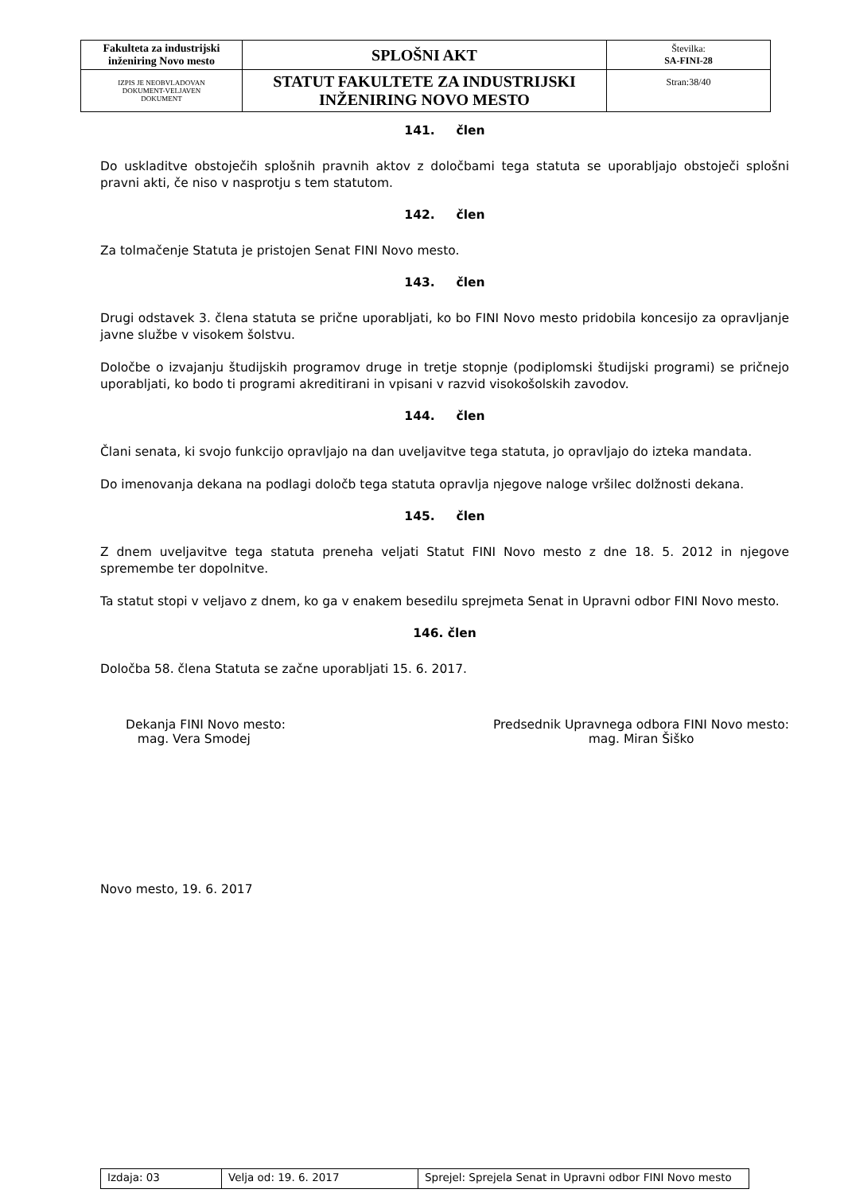| Fakulteta za industrijski inženiring Novo mesto | SPLOŠNI AKT | Številka: SA-FINI-28 |
| IZPIS JE NEOBVLADOVAN DOKUMENT-VELJAVEN DOKUMENT | STATUT FAKULTETE ZA INDUSTRIJSKI INŽENIRING NOVO MESTO | Stran:38/40 |
141. člen
Do uskladitve obstoječih splošnih pravnih aktov z določbami tega statuta se uporabljajo obstoječi splošni pravni akti, če niso v nasprotju s tem statutom.
142. člen
Za tolmačenje Statuta je pristojen Senat FINI Novo mesto.
143. člen
Drugi odstavek 3. člena statuta se prične uporabljati, ko bo FINI Novo mesto pridobila koncesijo za opravljanje javne službe v visokem šolstvu.
Določbe o izvajanju študijskih programov druge in tretje stopnje (podiplomski študijski programi) se pričnejo uporabljati, ko bodo ti programi akreditirani in vpisani v razvid visokošolskih zavodov.
144. člen
Člani senata, ki svojo funkcijo opravljajo na dan uveljavitve tega statuta, jo opravljajo do izteka mandata.
Do imenovanja dekana na podlagi določb tega statuta opravlja njegove naloge vršilec dolžnosti dekana.
145. člen
Z dnem uveljavitve tega statuta preneha veljati Statut FINI Novo mesto z dne 18. 5. 2012 in njegove spremembe ter dopolnitve.
Ta statut stopi v veljavo z dnem, ko ga v enakem besedilu sprejmeta Senat in Upravni odbor FINI Novo mesto.
146. člen
Določba 58. člena Statuta se začne uporabljati 15. 6. 2017.
Dekanja FINI Novo mesto:
mag. Vera Smodej
Predsednik Upravnega odbora FINI Novo mesto:
mag. Miran Šiško
Novo mesto, 19. 6. 2017
| Izdaja: 03 | Velja od: 19. 6. 2017 | Sprejel: Sprejela Senat in Upravni odbor FINI Novo mesto |